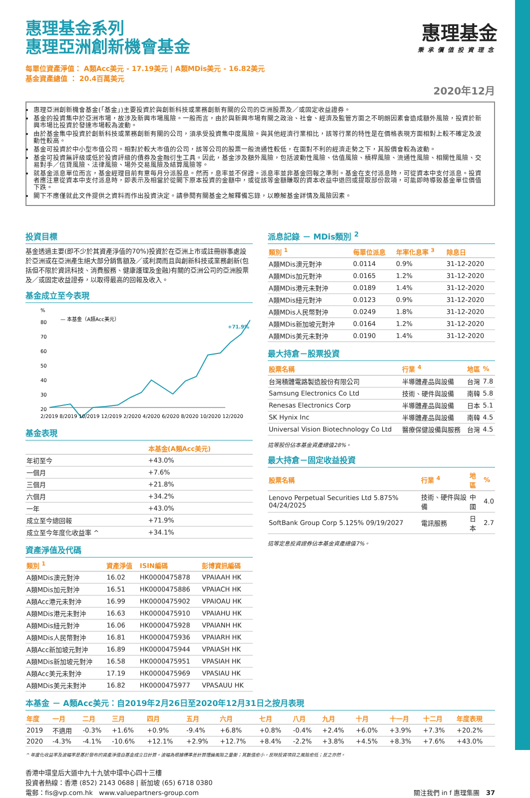惠理基金
秉承價值投資理念
惠理基金系列
惠理亞洲創新機會基金
每單位資產淨值： A類Acc美元 - 17.19美元 | A類MDis美元 - 16.82美元
基金資產總值 ： 20.4百萬美元
2020年12月
惠理亞洲創新機會基金(「基金」)主要投資於與創新科技或業務創新有關的公司的亞洲股票及／或固定收益證券。
基金的投資集中於亞洲市場，故涉及新興市場風險。一般而言，由於與新興市場有關之政治、社會、經濟及監管方面之不明朗因素會造成額外風險，投資於新興市場比投資於發達市場較為波動。
由於基金集中投資於創新科技或業務創新有關的公司，須承受投資集中度風險。與其他經濟行業相比，該等行業的特性是在價格表現方面相對上較不確定及波動性較高。
基金可投資於中小型市值公司。相對於較大市值的公司，該等公司的股票一般流通性較低，在面對不利的經濟走勢之下，其股價會較為波動。
基金可投資無評級或低於投資評級的債券及金融衍生工具。因此，基金涉及額外風險，包括波動性風險、估值風險、槓桿風險、流通性風險、相關性風險、交易對手／信貸風險、法律風險、場外交易風險及結算風險等。
就基金派息單位而言，基金經理目前有意每月分派股息。然而，息率並不保證。派息率並非基金回報之準則。基金在支付派息時，可從資本中支付派息。投資者應注意從資本中支付派息時，即表示及相當於從閣下原本投資的金額中，或從該等金額賺取的資本收益中退回或提取部份款項，可能即時導致基金單位價值下跌。
閣下不應僅就此文件提供之資料而作出投資決定。請參閱有關基金之解釋備忘錄，以瞭解基金詳情及風險因素。
投資目標
基金透過主要(即不少於其資產淨值的70%)投資於在亞洲上市或註冊辦事處設於亞洲或在亞洲產生絕大部分銷售額及／或利潤而且與創新科技或業務創新(包括但不限於資訊科技、消費服務、健康護理及金融)有關的亞洲公司的亞洲股票及／或固定收益證券，以取得最高的回報及收入。
基金成立至今表現
%
— 本基金（A類Acc美元）
80
70
60
50
40
30
20
+71.9%
2/2019 8/2019 10/2019 12/2019 2/2020 4/2020 6/2020 8/2020 10/2020 12/2020
基金表現
| | 本基金(A類Acc美元) |
| --- | --- |
| 年初至今 | +43.0% |
| 一個月 | +7.6% |
| 三個月 | +21.8% |
| 六個月 | +34.2% |
| 一年 | +43.0% |
| 成立至今總回報 | +71.9% |
| 成立至今年度化收益率 ^ | +34.1% |
資產淨值及代碼
| 類別 <sup>1</sup> | 資產淨值 | ISIN編碼 | 彭博資訊編碼 |
| --- | --- | --- | --- |
| A類MDis澳元對沖 | 16.02 | HK0000475878 | VPAIAAH HK |
| A類MDis加元對沖 | 16.51 | HK0000475886 | VPAIACH HK |
| A類Acc港元未對沖 | 16.99 | HK0000475902 | VPAIOAU HK |
| A類MDis港元未對沖 | 16.63 | HK0000475910 | VPAIAHU HK |
| A類MDis紐元對沖 | 16.06 | HK0000475928 | VPAIANH HK |
| A類MDis人民幣對沖 | 16.81 | HK0000475936 | VPAIARH HK |
| A類Acc新加坡元對沖 | 16.89 | HK0000475944 | VPAIASH HK |
| A類MDis新加坡元對沖 | 16.58 | HK0000475951 | VPASIAH HK |
| A類Acc美元未對沖 | 17.19 | HK0000475969 | VPASIAU HK |
| A類MDis美元未對沖 | 16.82 | HK0000475977 | VPASAUU HK |
派息記錄 － MDis類別 <sup>2</sup>
| 類別 <sup>1</sup> | 每單位派息 | 年率化息率 <sup>3</sup> | 除息日 |
| --- | --- | --- | --- |
| A類MDis澳元對沖 | 0.0114 | 0.9% | 31-12-2020 |
| A類MDis加元對沖 | 0.0165 | 1.2% | 31-12-2020 |
| A類MDis港元未對沖 | 0.0189 | 1.4% | 31-12-2020 |
| A類MDis紐元對沖 | 0.0123 | 0.9% | 31-12-2020 |
| A類MDis人民幣對沖 | 0.0249 | 1.8% | 31-12-2020 |
| A類MDis新加坡元對沖 | 0.0164 | 1.2% | 31-12-2020 |
| A類MDis美元未對沖 | 0.0190 | 1.4% | 31-12-2020 |
最大持倉－股票投資
| 股票名稱 | 行業 <sup>4</sup> | 地區 | % |
| --- | --- | --- | --- |
| 台灣積體電路製造股份有限公司 | 半導體產品與設備 | 台灣 | 7.8 |
| Samsung Electronics Co Ltd | 技術、硬件與設備 | 南韓 | 5.8 |
| Renesas Electronics Corp | 半導體產品與設備 | 日本 | 5.1 |
| SK Hynix Inc | 半導體產品與設備 | 南韓 | 4.5 |
| Universal Vision Biotechnology Co Ltd | 醫療保健設備與服務 | 台灣 | 4.5 |
這等股份佔本基金資產總值28%。
最大持倉－固定收益投資
| 股票名稱 | 行業 <sup>4</sup> | 地區 | % |
| --- | --- | --- | --- |
| Lenovo Perpetual Securities Ltd 5.875% 04/24/2025 | 技術、硬件與設備 | 中國 | 4.0 |
| SoftBank Group Corp 5.125% 09/19/2027 | 電訊服務 | 日本 | 2.7 |
這等定息投資證券佔本基金資產總值7%。
本基金 － A類Acc美元：自2019年2月26日至2020年12月31日之按月表現
| 年度 | 一月 | 二月 | 三月 | 四月 | 五月 | 六月 | 七月 | 八月 | 九月 | 十月 | 十一月 | 十二月 | 年度表現 |
| --- | --- | --- | --- | --- | --- | --- | --- | --- | --- | --- | --- | --- | --- |
| 2019 | 不適用 | -0.3% | +1.6% | +0.9% | -9.4% | +6.8% | +0.8% | -0.4% | +2.4% | +6.0% | +3.9% | +7.3% | +20.2% |
| 2020 | -4.3% | -4.1% | -10.6% | +12.1% | +2.9% | +12.7% | +8.4% | -2.2% | +3.8% | +4.5% | +8.3% | +7.6% | +43.0% |
^ 年度化收益率及波幅率是基於發布的資產淨值自基金成立日計算。波幅為根據標準差計算理論風險之量衡；其數值愈小，反映投資項目之風險愈低；反之亦然。
香港中環皇后大道中九十九號中環中心四十三樓
投資者熱線：香港 (852) 2143 0688 | 新加坡 (65) 6718 0380
電郵：fis@vp.com.hk www.valuepartners-group.com 關注我們 in f 惠理集團 37